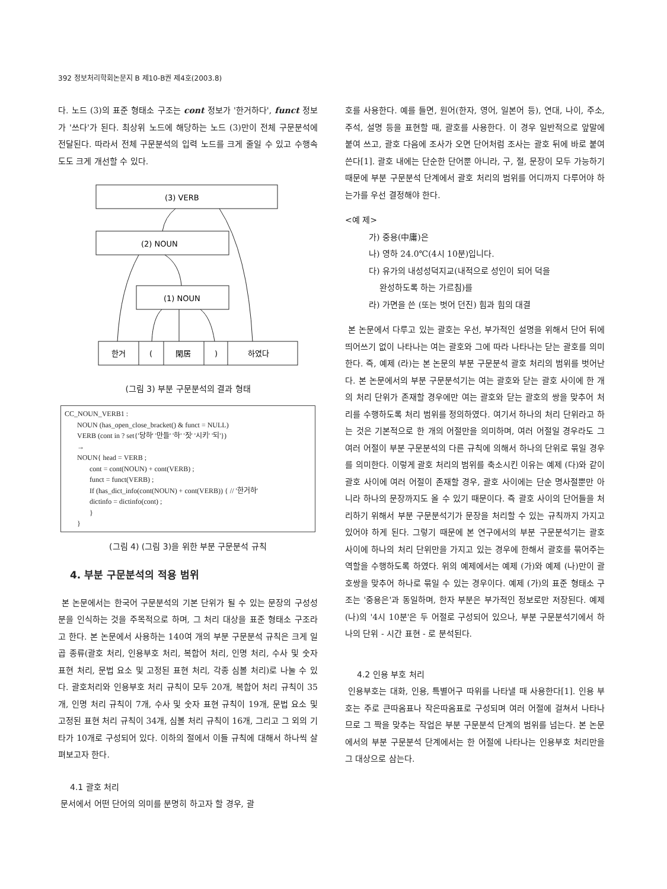392 정보처리학회논문지 B 제10-B권 제4호(2003.8)
다. 노드 (3)의 표준 형태소 구조는 cont 정보가 '한거하다', funct 정보가 '쓰다'가 된다. 최상위 노드에 해당하는 노드 (3)만이 전체 구문분석에 전달된다. 따라서 전체 구문분석의 입력 노드를 크게 줄일 수 있고 수행속도도 크게 개선할 수 있다.
(3) VERB
(2) NOUN
(1) NOUN
한거
(
閑居
)
하였다
(그림 3) 부분 구문분석의 결과 형태
CC_NOUN_VERB1 :
NOUN (has_open_close_bracket() & funct = NULL)
VERB (cont in ? set{'당하' '만들' '하' '짓' '시키' '되'})
→
NOUN{ head = VERB ;
cont = cont(NOUN) + cont(VERB) ;
funct = funct(VERB) ;
If (has_dict_info(cont(NOUN) + cont(VERB)) { // '한거하'
dictinfo = dictinfo(cont) ;
}
}
(그림 4) (그림 3)을 위한 부분 구문분석 규칙
4. 부분 구문분석의 적용 범위
본 논문에서는 한국어 구문분석의 기본 단위가 될 수 있는 문장의 구성성분을 인식하는 것을 주목적으로 하며, 그 처리 대상을 표준 형태소 구조라고 한다. 본 논문에서 사용하는 140여 개의 부분 구문분석 규칙은 크게 일곱 종류(괄호 처리, 인용부호 처리, 복합어 처리, 인명 처리, 수사 및 숫자 표현 처리, 문법 요소 및 고정된 표현 처리, 각종 심볼 처리)로 나눌 수 있다. 괄호처리와 인용부호 처리 규칙이 모두 20개, 복합어 처리 규칙이 35개, 인명 처리 규칙이 7개, 수사 및 숫자 표현 규칙이 19개, 문법 요소 및 고정된 표현 처리 규칙이 34개, 심볼 처리 규칙이 16개, 그리고 그 외의 기타가 10개로 구성되어 있다. 이하의 절에서 이들 규칙에 대해서 하나씩 살펴보고자 한다.
4.1 괄호 처리
문서에서 어떤 단어의 의미를 분명히 하고자 할 경우, 괄
호를 사용한다. 예를 들면, 원어(한자, 영어, 일본어 등), 연대, 나이, 주소, 주석, 설명 등을 표현할 때, 괄호를 사용한다. 이 경우 일반적으로 앞말에 붙여 쓰고, 괄호 다음에 조사가 오면 단어처럼 조사는 괄호 뒤에 바로 붙여 쓴다[1]. 괄호 내에는 단순한 단어뿐 아니라, 구, 절, 문장이 모두 가능하기 때문에 부분 구문분석 단계에서 괄호 처리의 범위를 어디까지 다루어야 하는가를 우선 결정해야 한다.
<예 제>
가) 중용(中庸)은
나) 영하 24.0℃(4시 10분)입니다.
다) 유가의 내성성덕지교(내적으로 성인이 되어 덕을
완성하도록 하는 가르침)를
라) 가면을 쓴 (또는 벗어 던진) 힘과 힘의 대결
본 논문에서 다루고 있는 괄호는 우선, 부가적인 설명을 위해서 단어 뒤에 띄어쓰기 없이 나타나는 여는 괄호와 그에 따라 나타나는 닫는 괄호를 의미한다. 즉, 예제 (라)는 본 논문의 부분 구문분석 괄호 처리의 범위를 벗어난다. 본 논문에서의 부분 구문분석기는 여는 괄호와 닫는 괄호 사이에 한 개의 처리 단위가 존재할 경우에만 여는 괄호와 닫는 괄호의 쌍을 맞추어 처리를 수행하도록 처리 범위를 정의하였다. 여기서 하나의 처리 단위라고 하는 것은 기본적으로 한 개의 어절만을 의미하며, 여러 어절일 경우라도 그 여러 어절이 부분 구문분석의 다른 규칙에 의해서 하나의 단위로 묶일 경우를 의미한다. 이렇게 괄호 처리의 범위를 축소시킨 이유는 예제 (다)와 같이 괄호 사이에 여러 어절이 존재할 경우, 괄호 사이에는 단순 명사절뿐만 아니라 하나의 문장까지도 올 수 있기 때문이다. 즉 괄호 사이의 단어들을 처리하기 위해서 부분 구문분석기가 문장을 처리할 수 있는 규칙까지 가지고 있어야 하게 된다. 그렇기 때문에 본 연구에서의 부분 구문분석기는 괄호 사이에 하나의 처리 단위만을 가지고 있는 경우에 한해서 괄호를 묶어주는 역할을 수행하도록 하였다. 위의 예제에서는 예제 (가)와 예제 (나)만이 괄호쌍을 맞추어 하나로 묶일 수 있는 경우이다. 예제 (가)의 표준 형태소 구조는 '중용은'과 동일하며, 한자 부분은 부가적인 정보로만 저장된다. 예제 (나)의 '4시 10분'은 두 어절로 구성되어 있으나, 부분 구문분석기에서 하나의 단위 - 시간 표현 - 로 분석된다.
4.2 인용 부호 처리
인용부호는 대화, 인용, 특별어구 따위를 나타낼 때 사용한다[1]. 인용 부호는 주로 큰따옴표나 작은따옴표로 구성되며 여러 어절에 걸쳐서 나타나므로 그 짝을 맞추는 작업은 부분 구문분석 단계의 범위를 넘는다. 본 논문에서의 부분 구문분석 단계에서는 한 어절에 나타나는 인용부호 처리만을 그 대상으로 삼는다.